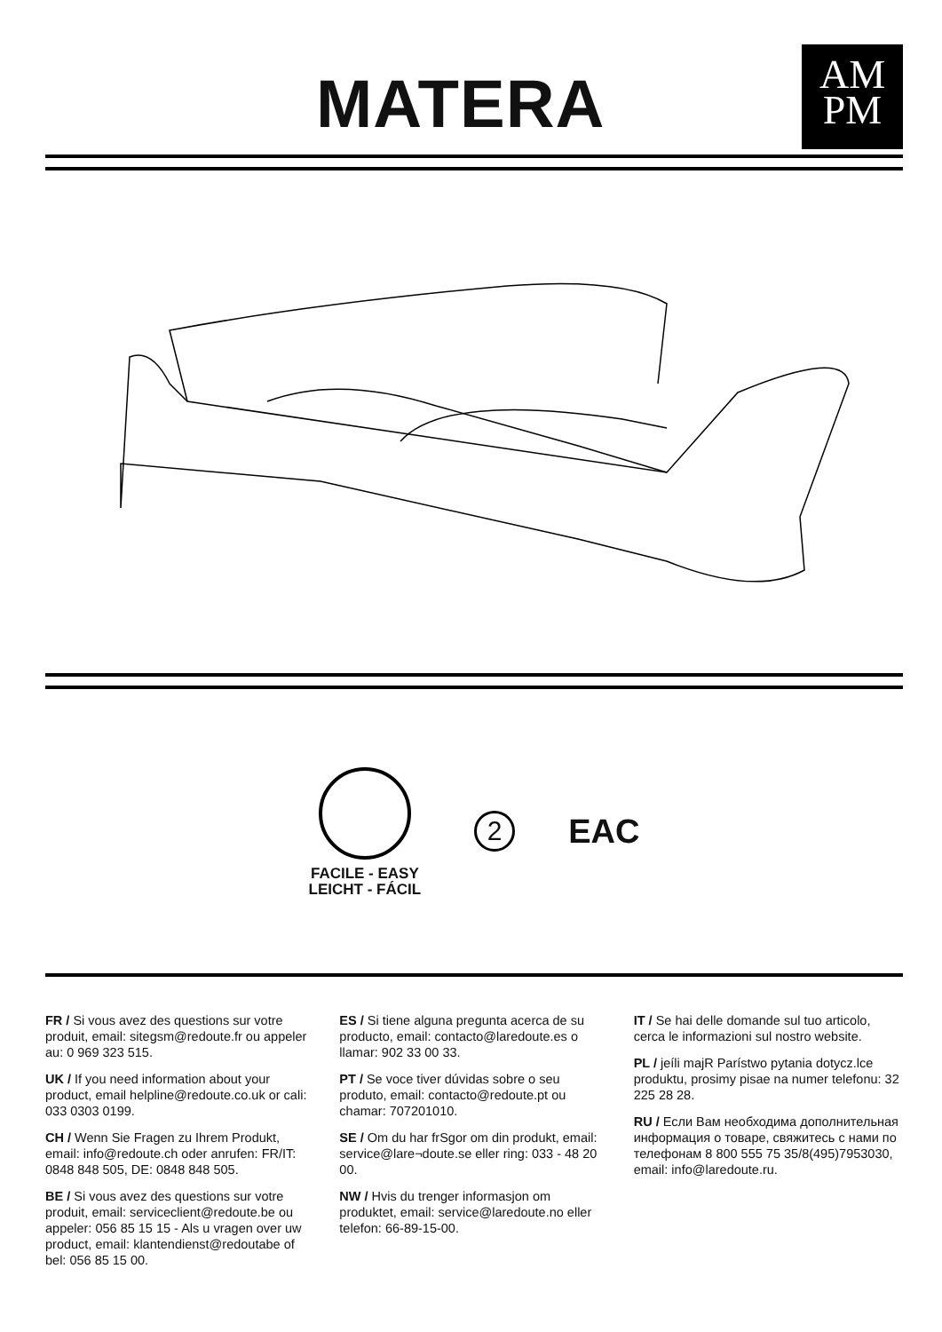MATERA
AM
PM
FACILE - EASY
LEICHT - FÁCIL
2
EAC
FR / Si vous avez des questions sur votre produit, email: sitegsm@redoute.fr ou appeler au: 0 969 323 515.
UK / If you need information about your product, email helpline@redoute.co.uk or cali: 033 0303 0199.
CH / Wenn Sie Fragen zu Ihrem Produkt, email: info@redoute.ch oder anrufen: FR/IT: 0848 848 505, DE: 0848 848 505.
BE / Si vous avez des questions sur votre produit, email: serviceclient@redoute.be ou appeler: 056 85 15 15 - Als u vragen over uw product, email: klantendienst@redoutabe of bel: 056 85 15 00.
ES / Si tiene alguna pregunta acerca de su producto, email: contacto@laredoute.es o llamar: 902 33 00 33.
PT / Se voce tiver dúvidas sobre o seu produto, email: contacto@redoute.pt ou chamar: 707201010.
SE / Om du har frSgor om din produkt, email: service@lare¬doute.se eller ring: 033 - 48 20 00.
NW / Hvis du trenger informasjon om produktet, email: service@laredoute.no eller telefon: 66-89-15-00.
IT / Se hai delle domande sul tuo articolo, cerca le informazioni sul nostro website.
PL / jeíli majR Parístwo pytania dotycz.lce produktu, prosimy pisae na numer telefonu: 32 225 28 28.
RU / Если Вам необходима дополнительная информация о товаре, свяжитесь с нами по телефонам 8 800 555 75 35/8(495)7953030, email: info@laredoute.ru.